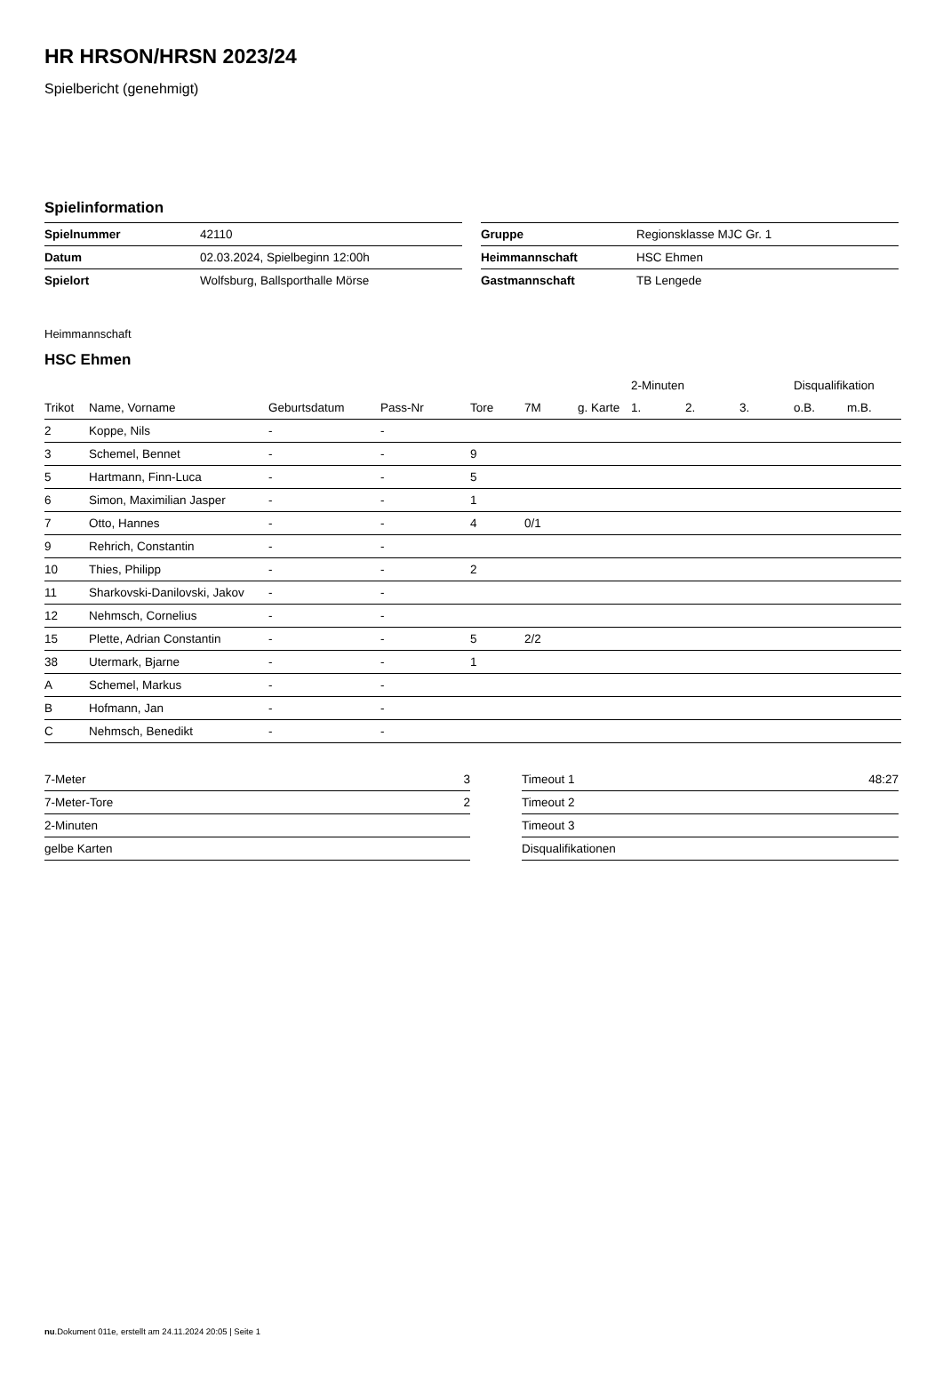HR HRSON/HRSN 2023/24
Spielbericht (genehmigt)
Spielinformation
| Spielnummer | 42110 |
| Datum | 02.03.2024, Spielbeginn 12:00h |
| Spielort | Wolfsburg, Ballsporthalle Mörse |
| Gruppe | Regionsklasse MJC Gr. 1 |
| Heimmannschaft | HSC Ehmen |
| Gastmannschaft | TB Lengede |
Heimmannschaft
HSC Ehmen
| | | | | | | | 2-Minuten | | | Disqualifikation | |
| --- | --- | --- | --- | --- | --- | --- | --- | --- | --- | --- | --- |
| Trikot | Name, Vorname | Geburtsdatum | Pass-Nr | Tore | 7M | g. Karte | 1. | 2. | 3. | o.B. | m.B. |
| 2 | Koppe, Nils | - | - | | | | | | | | |
| 3 | Schemel, Bennet | - | - | 9 | | | | | | | |
| 5 | Hartmann, Finn-Luca | - | - | 5 | | | | | | | |
| 6 | Simon, Maximilian Jasper | - | - | 1 | | | | | | | |
| 7 | Otto, Hannes | - | - | 4 | 0/1 | | | | | | |
| 9 | Rehrich, Constantin | - | - | | | | | | | | |
| 10 | Thies, Philipp | - | - | 2 | | | | | | | |
| 11 | Sharkovski-Danilovski, Jakov | - | - | | | | | | | | |
| 12 | Nehmsch, Cornelius | - | - | | | | | | | | |
| 15 | Plette, Adrian Constantin | - | - | 5 | 2/2 | | | | | | |
| 38 | Utermark, Bjarne | - | - | 1 | | | | | | | |
| A | Schemel, Markus | - | - | | | | | | | | |
| B | Hofmann, Jan | - | - | | | | | | | | |
| C | Nehmsch, Benedikt | - | - | | | | | | | | |
| 7-Meter | 3 |
| 7-Meter-Tore | 2 |
| 2-Minuten | |
| gelbe Karten | |
| Timeout 1 | 48:27 |
| Timeout 2 | |
| Timeout 3 | |
| Disqualifikationen | |
nu.Dokument 011e, erstellt am 24.11.2024 20:05 | Seite 1